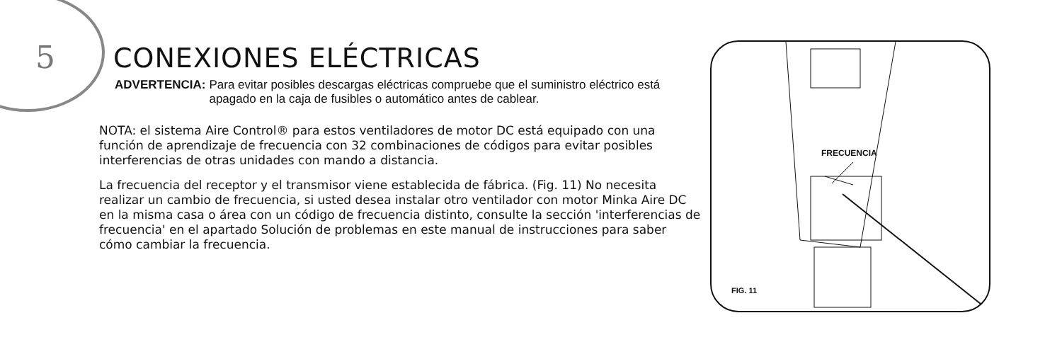5
CONEXIONES ELÉCTRICAS
ADVERTENCIA: Para evitar posibles descargas eléctricas compruebe que el suministro eléctrico está apagado en la caja de fusibles o automático antes de cablear.
NOTA: el sistema Aire Control® para estos ventiladores de motor DC está equipado con una función de aprendizaje de frecuencia con 32 combinaciones de códigos para evitar posibles interferencias de otras unidades con mando a distancia.
La frecuencia del receptor y el transmisor viene establecida de fábrica. (Fig. 11) No necesita realizar un cambio de frecuencia, si usted desea instalar otro ventilador con motor Minka Aire DC en la misma casa o área con un código de frecuencia distinto, consulte la sección 'interferencias de frecuencia' en el apartado Solución de problemas en este manual de instrucciones para saber cómo cambiar la frecuencia.
FRECUENCIA
FIG. 11